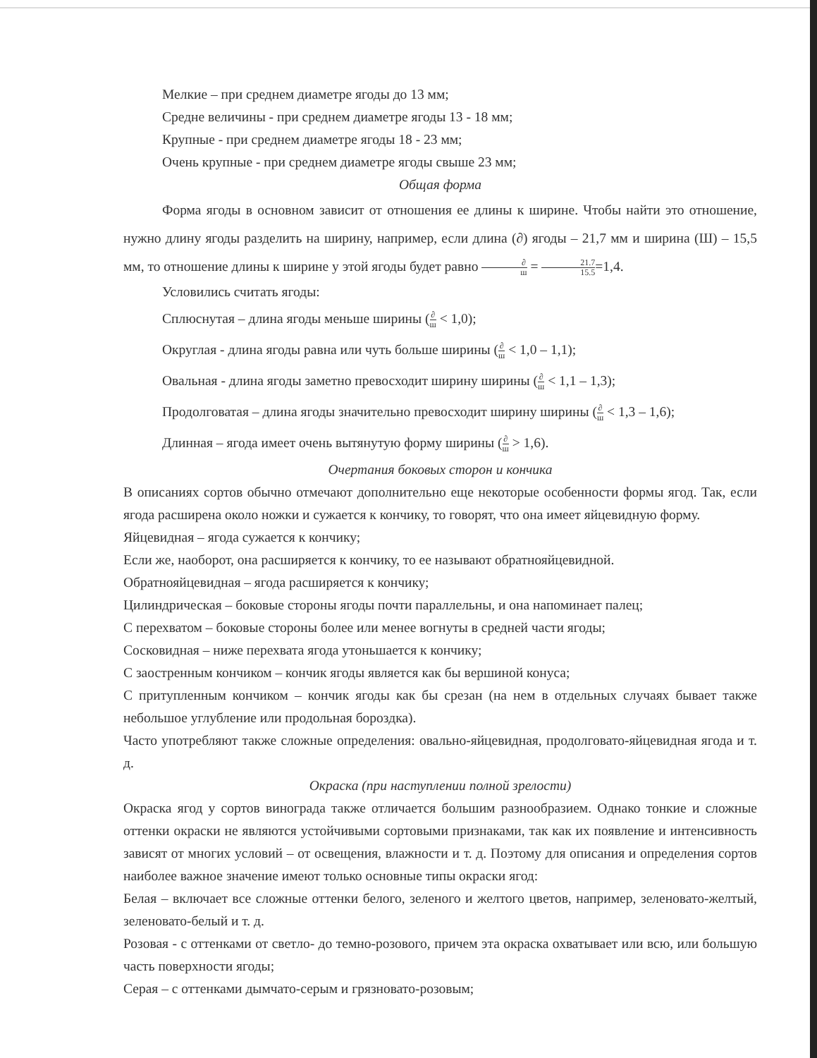Мелкие – при среднем диаметре ягоды до 13 мм;
Средне величины - при среднем диаметре ягоды 13 - 18 мм;
Крупные - при среднем диаметре ягоды 18 - 23 мм;
Очень крупные - при среднем диаметре ягоды свыше 23 мм;
Общая форма
Форма ягоды в основном зависит от отношения ее длины к ширине. Чтобы найти это отношение, нужно длину ягоды разделить на ширину, например, если длина (∂) ягоды – 21,7 мм и ширина (Ш) – 15,5 мм, то отношение длины к ширине у этой ягоды будет равно ∂ ш = 21.7 15.5=1,4.
Условились считать ягоды:
Сплюснутая – длина ягоды меньше ширины (∂ ш < 1,0);
Округлая - длина ягоды равна или чуть больше ширины (∂ ш < 1,0 – 1,1);
Овальная - длина ягоды заметно превосходит ширину ширины (∂ ш < 1,1 – 1,3);
Продолговатая – длина ягоды значительно превосходит ширину ширины (∂ ш < 1,3 – 1,6);
Длинная – ягода имеет очень вытянутую форму ширины (∂ ш > 1,6).
Очертания боковых сторон и кончика
В описаниях сортов обычно отмечают дополнительно еще некоторые особенности формы ягод. Так, если ягода расширена около ножки и сужается к кончику, то говорят, что она имеет яйцевидную форму.
Яйцевидная – ягода сужается к кончику;
Если же, наоборот, она расширяется к кончику, то ее называют обратнояйцевидной.
Обратнояйцевидная – ягода расширяется к кончику;
Цилиндрическая – боковые стороны ягоды почти параллельны, и она напоминает палец;
С перехватом – боковые стороны более или менее вогнуты в средней части ягоды;
Сосковидная – ниже перехвата ягода утоньшается к кончику;
С заостренным кончиком – кончик ягоды является как бы вершиной конуса;
С притупленным кончиком – кончик ягоды как бы срезан (на нем в отдельных случаях бывает также небольшое углубление или продольная бороздка).
Часто употребляют также сложные определения: овально-яйцевидная, продолговато-яйцевидная ягода и т. д.
Окраска (при наступлении полной зрелости)
Окраска ягод у сортов винограда также отличается большим разнообразием. Однако тонкие и сложные оттенки окраски не являются устойчивыми сортовыми признаками, так как их появление и интенсивность зависят от многих условий – от освещения, влажности и т. д. Поэтому для описания и определения сортов наиболее важное значение имеют только основные типы окраски ягод:
Белая – включает все сложные оттенки белого, зеленого и желтого цветов, например, зеленовато-желтый, зеленовато-белый и т. д.
Розовая - с оттенками от светло- до темно-розового, причем эта окраска охватывает или всю, или большую часть поверхности ягоды;
Серая – с оттенками дымчато-серым и грязновато-розовым;